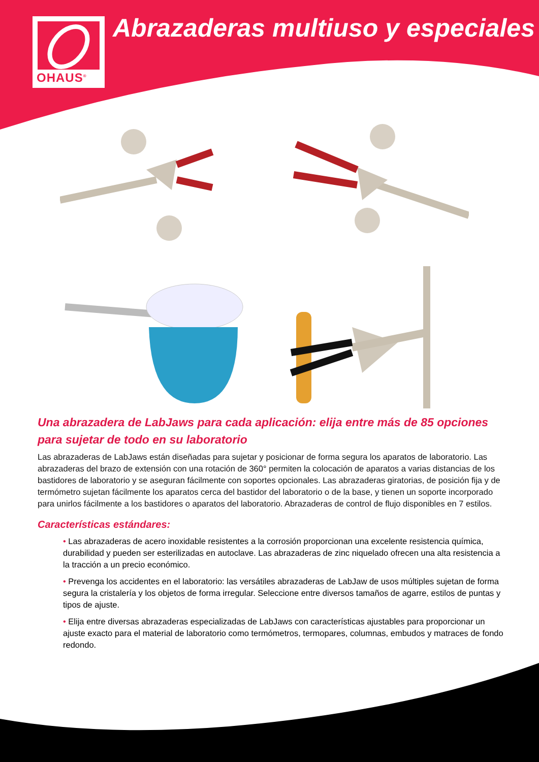OHAUS<sup>®</sup>
Abrazaderas multiuso y especiales
Una abrazadera de LabJaws para cada aplicación: elija entre más de 85 opciones para sujetar de todo en su laboratorio
Las abrazaderas de LabJaws están diseñadas para sujetar y posicionar de forma segura los aparatos de laboratorio. Las abrazaderas del brazo de extensión con una rotación de 360° permiten la colocación de aparatos a varias distancias de los bastidores de laboratorio y se aseguran fácilmente con soportes opcionales. Las abrazaderas giratorias, de posición fija y de termómetro sujetan fácilmente los aparatos cerca del bastidor del laboratorio o de la base, y tienen un soporte incorporado para unirlos fácilmente a los bastidores o aparatos del laboratorio. Abrazaderas de control de flujo disponibles en 7 estilos.
Características estándares:
• Las abrazaderas de acero inoxidable resistentes a la corrosión proporcionan una excelente resistencia química, durabilidad y pueden ser esterilizadas en autoclave. Las abrazaderas de zinc niquelado ofrecen una alta resistencia a la tracción a un precio económico.
• Prevenga los accidentes en el laboratorio: las versátiles abrazaderas de LabJaw de usos múltiples sujetan de forma segura la cristalería y los objetos de forma irregular. Seleccione entre diversos tamaños de agarre, estilos de puntas y tipos de ajuste.
• Elija entre diversas abrazaderas especializadas de LabJaws con características ajustables para proporcionar un ajuste exacto para el material de laboratorio como termómetros, termopares, columnas, embudos y matraces de fondo redondo.